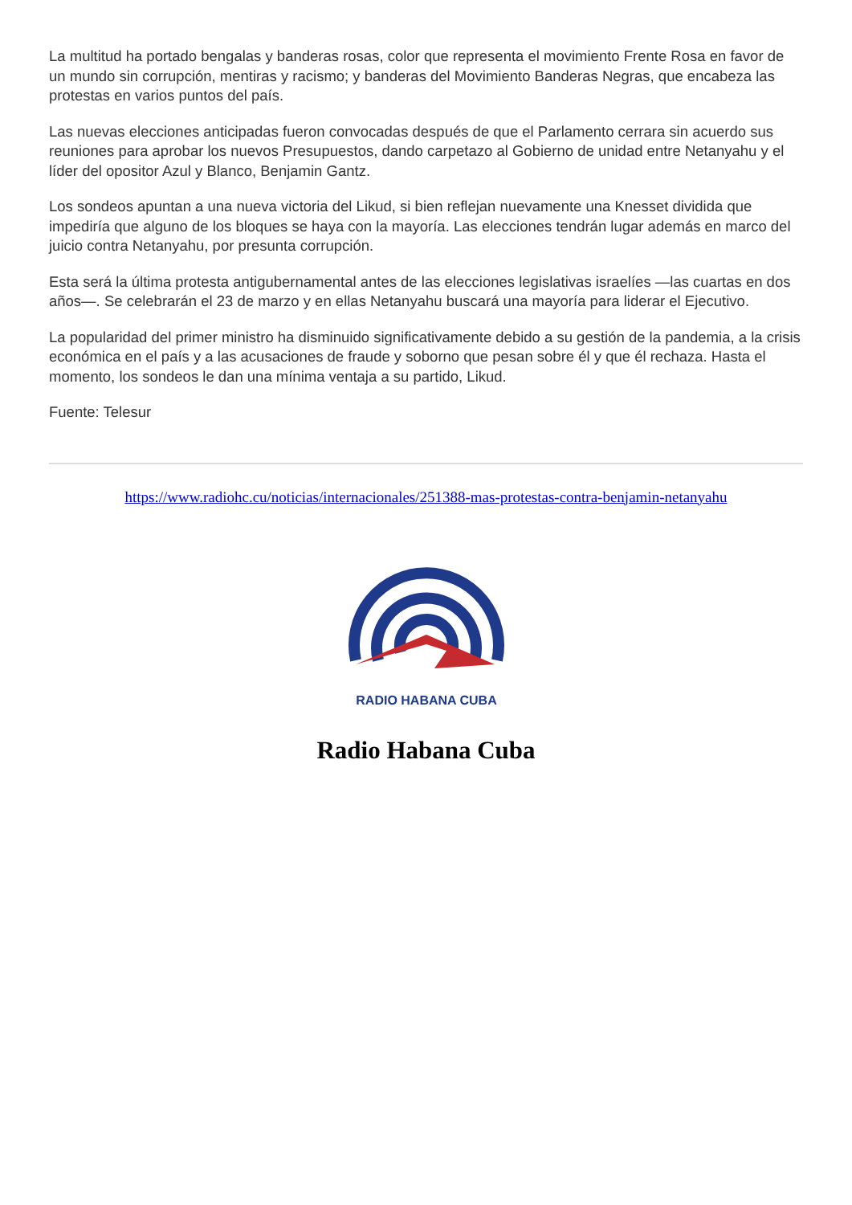La multitud ha portado bengalas y banderas rosas, color que representa el movimiento Frente Rosa en favor de un mundo sin corrupción, mentiras y racismo; y banderas del Movimiento Banderas Negras, que encabeza las protestas en varios puntos del país.
Las nuevas elecciones anticipadas fueron convocadas después de que el Parlamento cerrara sin acuerdo sus reuniones para aprobar los nuevos Presupuestos, dando carpetazo al Gobierno de unidad entre Netanyahu y el líder del opositor Azul y Blanco, Benjamin Gantz.
Los sondeos apuntan a una nueva victoria del Likud, si bien reflejan nuevamente una Knesset dividida que impediría que alguno de los bloques se haya con la mayoría. Las elecciones tendrán lugar además en marco del juicio contra Netanyahu, por presunta corrupción.
Esta será la última protesta antigubernamental antes de las elecciones legislativas israelíes —las cuartas en dos años—. Se celebrarán el 23 de marzo y en ellas Netanyahu buscará una mayoría para liderar el Ejecutivo.
La popularidad del primer ministro ha disminuido significativamente debido a su gestión de la pandemia, a la crisis económica en el país y a las acusaciones de fraude y soborno que pesan sobre él y que él rechaza. Hasta el momento, los sondeos le dan una mínima ventaja a su partido, Likud.
Fuente: Telesur
https://www.radiohc.cu/noticias/internacionales/251388-mas-protestas-contra-benjamin-netanyahu
RADIO HABANA CUBA
Radio Habana Cuba